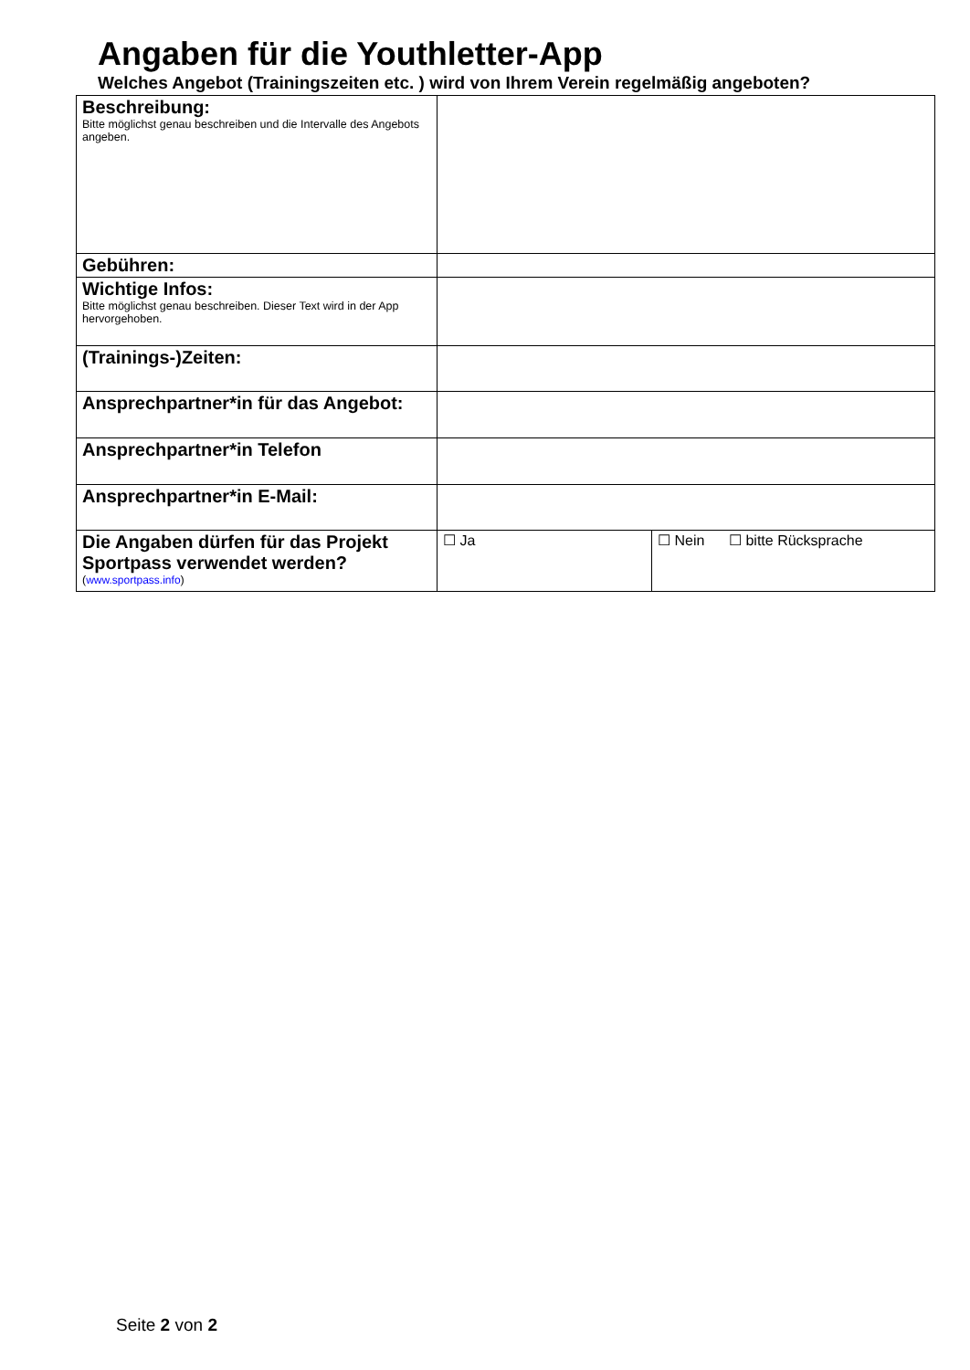Angaben für die Youthletter-App
Welches Angebot (Trainingszeiten etc. ) wird von Ihrem Verein regelmäßig angeboten?
| Beschreibung: Bitte möglichst genau beschreiben und die Intervalle des Angebots angeben. | | |
| Gebühren: | | |
| Wichtige Infos: Bitte möglichst genau beschreiben. Dieser Text wird in der App hervorgehoben. | | |
| (Trainings-)Zeiten: | | |
| Ansprechpartner*in für das Angebot: | | |
| Ansprechpartner*in Telefon | | |
| Ansprechpartner*in E-Mail: | | |
| Die Angaben dürfen für das Projekt Sportpass verwendet werden? ( www.sportpass.info ) | ☐ Ja | ☐ Nein ☐ bitte Rücksprache |
Seite 2 von 2